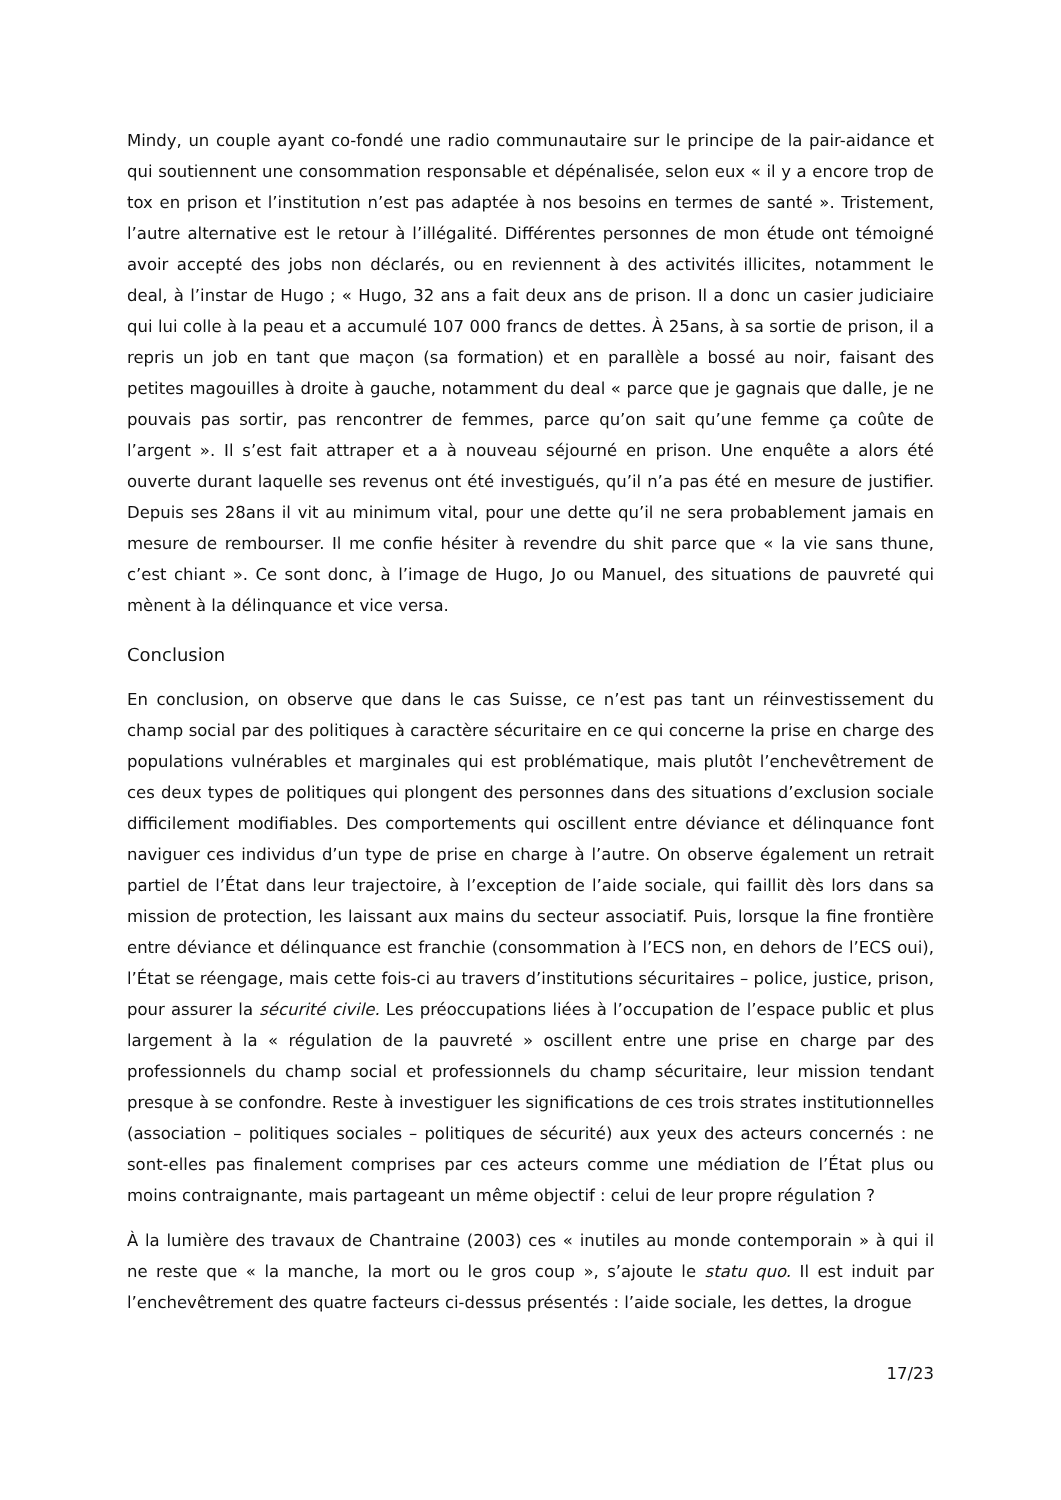Mindy, un couple ayant co-fondé une radio communautaire sur le principe de la pair-aidance et qui soutiennent une consommation responsable et dépénalisée, selon eux « il y a encore trop de tox en prison et l’institution n’est pas adaptée à nos besoins en termes de santé ». Tristement, l’autre alternative est le retour à l’illégalité. Différentes personnes de mon étude ont témoigné avoir accepté des jobs non déclarés, ou en reviennent à des activités illicites, notamment le deal, à l’instar de Hugo ; « Hugo, 32 ans a fait deux ans de prison. Il a donc un casier judiciaire qui lui colle à la peau et a accumulé 107 000 francs de dettes. À 25ans, à sa sortie de prison, il a repris un job en tant que maçon (sa formation) et en parallèle a bossé au noir, faisant des petites magouilles à droite à gauche, notamment du deal « parce que je gagnais que dalle, je ne pouvais pas sortir, pas rencontrer de femmes, parce qu’on sait qu’une femme ça coûte de l’argent ». Il s’est fait attraper et a à nouveau séjourné en prison. Une enquête a alors été ouverte durant laquelle ses revenus ont été investigués, qu’il n’a pas été en mesure de justifier. Depuis ses 28ans il vit au minimum vital, pour une dette qu’il ne sera probablement jamais en mesure de rembourser. Il me confie hésiter à revendre du shit parce que « la vie sans thune, c’est chiant ». Ce sont donc, à l’image de Hugo, Jo ou Manuel, des situations de pauvreté qui mènent à la délinquance et vice versa.
Conclusion
En conclusion, on observe que dans le cas Suisse, ce n’est pas tant un réinvestissement du champ social par des politiques à caractère sécuritaire en ce qui concerne la prise en charge des populations vulnérables et marginales qui est problématique, mais plutôt l’enchevêtrement de ces deux types de politiques qui plongent des personnes dans des situations d’exclusion sociale difficilement modifiables. Des comportements qui oscillent entre déviance et délinquance font naviguer ces individus d’un type de prise en charge à l’autre. On observe également un retrait partiel de l’État dans leur trajectoire, à l’exception de l’aide sociale, qui faillit dès lors dans sa mission de protection, les laissant aux mains du secteur associatif. Puis, lorsque la fine frontière entre déviance et délinquance est franchie (consommation à l’ECS non, en dehors de l’ECS oui), l’État se réengage, mais cette fois-ci au travers d’institutions sécuritaires – police, justice, prison, pour assurer la sécurité civile. Les préoccupations liées à l’occupation de l’espace public et plus largement à la « régulation de la pauvreté » oscillent entre une prise en charge par des professionnels du champ social et professionnels du champ sécuritaire, leur mission tendant presque à se confondre. Reste à investiguer les significations de ces trois strates institutionnelles (association – politiques sociales – politiques de sécurité) aux yeux des acteurs concernés : ne sont-elles pas finalement comprises par ces acteurs comme une médiation de l’État plus ou moins contraignante, mais partageant un même objectif : celui de leur propre régulation ?
À la lumière des travaux de Chantraine (2003) ces « inutiles au monde contemporain » à qui il ne reste que « la manche, la mort ou le gros coup », s’ajoute le statu quo. Il est induit par l’enchevêtrement des quatre facteurs ci-dessus présentés : l’aide sociale, les dettes, la drogue
17/23